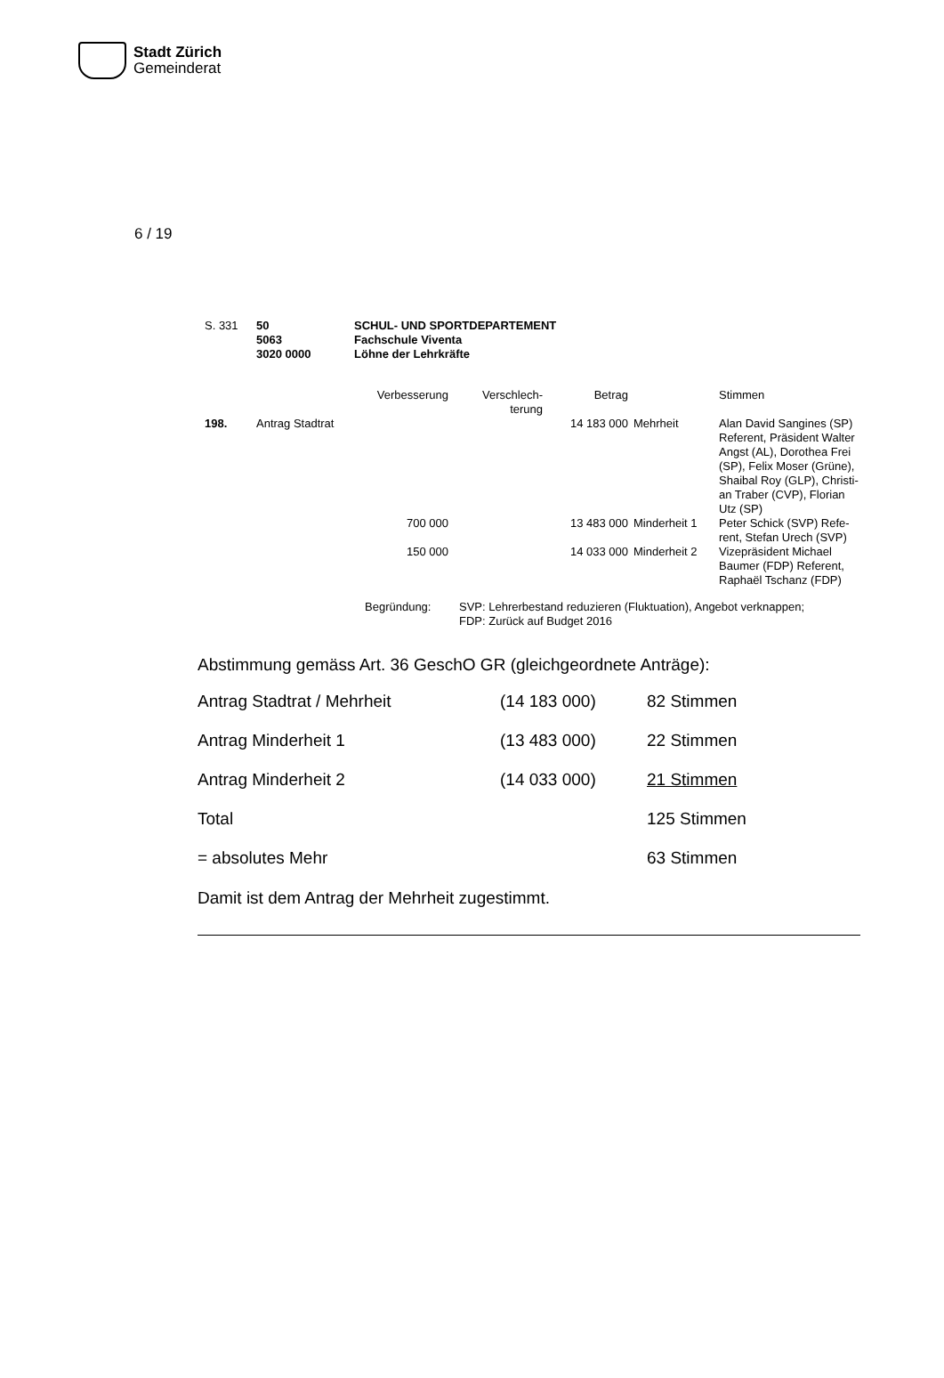Stadt Zürich
Gemeinderat
6 / 19
| S. 331 | 50 5063 3020 0000 | SCHUL- UND SPORTDEPARTEMENT Fachschule Viventa Löhne der Lehrkräfte |
| | | Verbesserung | Verschlech- terung | Betrag | | Stimmen |
| 198. | Antrag Stadtrat | | | 14 183 000 | Mehrheit | Alan David Sangines (SP) Referent, Präsident Walter Angst (AL), Dorothea Frei (SP), Felix Moser (Grüne), Shaibal Roy (GLP), Christi- an Traber (CVP), Florian Utz (SP) |
| | | 700 000 | | 13 483 000 | Minderheit 1 | Peter Schick (SVP) Refe- rent, Stefan Urech (SVP) |
| | | 150 000 | | 14 033 000 | Minderheit 2 | Vizepräsident Michael Baumer (FDP) Referent, Raphaël Tschanz (FDP) |
| Begründung: | SVP: Lehrerbestand reduzieren (Fluktuation), Angebot verknappen; FDP: Zurück auf Budget 2016 |
Abstimmung gemäss Art. 36 GeschO GR (gleichgeordnete Anträge):
| Antrag Stadtrat / Mehrheit | (14 183 000) | 82 Stimmen |
| Antrag Minderheit 1 | (13 483 000) | 22 Stimmen |
| Antrag Minderheit 2 | (14 033 000) | 21 Stimmen |
| Total | | 125 Stimmen |
| = absolutes Mehr | | 63 Stimmen |
Damit ist dem Antrag der Mehrheit zugestimmt.